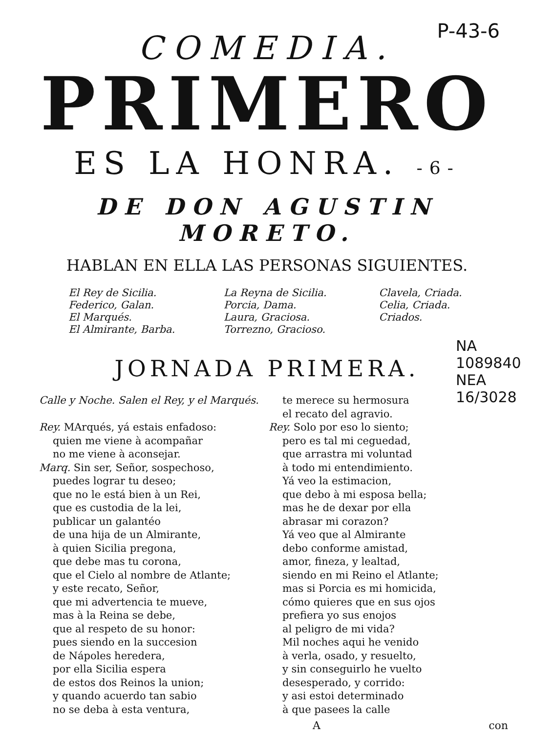P-43-6
COMEDIA.
PRIMERO
ES LA HONRA. -6-
DE DON AGUSTIN MORETO.
HABLAN EN ELLA LAS PERSONAS SIGUIENTES.
El Rey de Sicilia.
Federico, Galan.
El Marqués.
El Almirante, Barba.
La Reyna de Sicilia.
Porcia, Dama.
Laura, Graciosa.
Torrezno, Gracioso.
Clavela, Criada.
Celia, Criada.
Criados.
JORNADA PRIMERA.
Calle y Noche. Salen el Rey, y el Marqués.
Rey. MArqués, yá estais enfadoso:
quien me viene à acompañar
no me viene à aconsejar.
Marq. Sin ser, Señor, sospechoso,
puedes lograr tu deseo;
que no le está bien à un Rei,
que es custodia de la lei,
publicar un galantéo
de una hija de un Almirante,
à quien Sicilia pregona,
que debe mas tu corona,
que el Cielo al nombre de Atlante;
y este recato, Señor,
que mi advertencia te mueve,
mas à la Reina se debe,
que al respeto de su honor:
pues siendo en la succesion
de Nápoles heredera,
por ella Sicilia espera
de estos dos Reinos la union;
y quando acuerdo tan sabio
no se deba à esta ventura,
te merece su hermosura
el recato del agravio.
Rey. Solo por eso lo siento;
pero es tal mi ceguedad,
que arrastra mi voluntad
à todo mi entendimiento.
Yá veo la estimacion,
que debo à mi esposa bella;
mas he de dexar por ella
abrasar mi corazon?
Yá veo que al Almirante
debo conforme amistad,
amor, fineza, y lealtad,
siendo en mi Reino el Atlante;
mas si Porcia es mi homicida,
cómo quieres que en sus ojos
prefiera yo sus enojos
al peligro de mi vida?
Mil noches aqui he venido
à verla, osado, y resuelto,
y sin conseguirlo he vuelto
desesperado, y corrido:
y asi estoi determinado
à que pasees la calle
A con
NA 1089840 NEA 16/3028